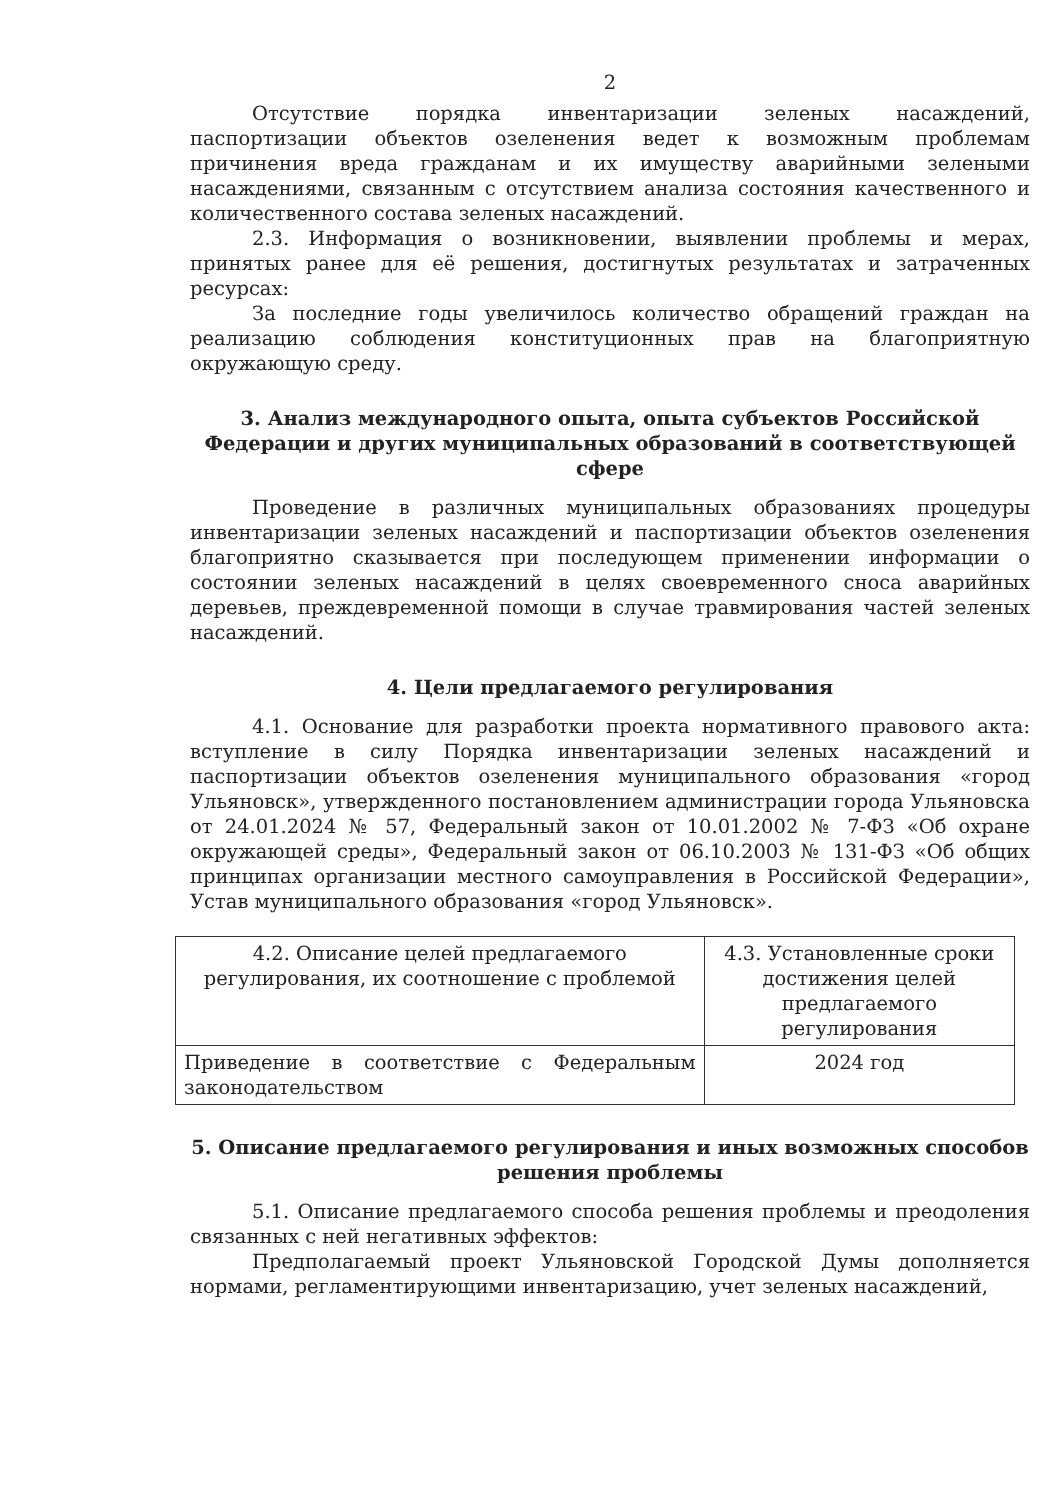2
Отсутствие порядка инвентаризации зеленых насаждений, паспортизации объектов озеленения ведет к возможным проблемам причинения вреда гражданам и их имуществу аварийными зелеными насаждениями, связанным с отсутствием анализа состояния качественного и количественного состава зеленых насаждений.
2.3. Информация о возникновении, выявлении проблемы и мерах, принятых ранее для её решения, достигнутых результатах и затраченных ресурсах:
За последние годы увеличилось количество обращений граждан на реализацию соблюдения конституционных прав на благоприятную окружающую среду.
3. Анализ международного опыта, опыта субъектов Российской Федерации и других муниципальных образований в соответствующей сфере
Проведение в различных муниципальных образованиях процедуры инвентаризации зеленых насаждений и паспортизации объектов озеленения благоприятно сказывается при последующем применении информации о состоянии зеленых насаждений в целях своевременного сноса аварийных деревьев, преждевременной помощи в случае травмирования частей зеленых насаждений.
4. Цели предлагаемого регулирования
4.1. Основание для разработки проекта нормативного правового акта: вступление в силу Порядка инвентаризации зеленых насаждений и паспортизации объектов озеленения муниципального образования «город Ульяновск», утвержденного постановлением администрации города Ульяновска от 24.01.2024 № 57, Федеральный закон от 10.01.2002 № 7-ФЗ «Об охране окружающей среды», Федеральный закон от 06.10.2003 № 131-ФЗ «Об общих принципах организации местного самоуправления в Российской Федерации», Устав муниципального образования «город Ульяновск».
| 4.2. Описание целей предлагаемого регулирования, их соотношение с проблемой | 4.3. Установленные сроки достижения целей предлагаемого регулирования |
| Приведение в соответствие с Федеральным законодательством | 2024 год |
5. Описание предлагаемого регулирования и иных возможных способов решения проблемы
5.1. Описание предлагаемого способа решения проблемы и преодоления связанных с ней негативных эффектов:
Предполагаемый проект Ульяновской Городской Думы дополняется нормами, регламентирующими инвентаризацию, учет зеленых насаждений,